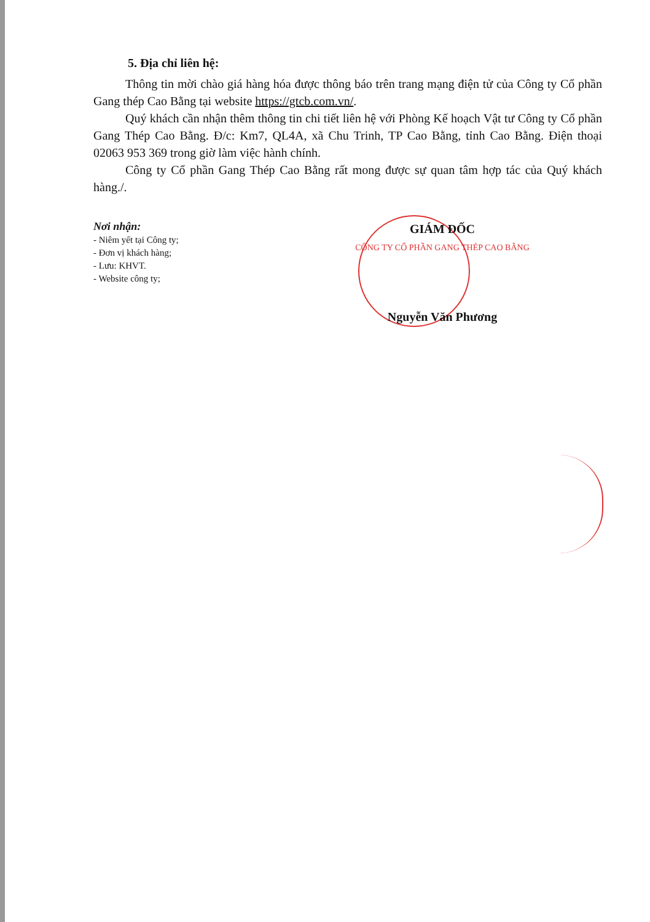5. Địa chỉ liên hệ:
Thông tin mời chào giá hàng hóa được thông báo trên trang mạng điện tử của Công ty Cổ phần Gang thép Cao Bằng tại website https://gtcb.com.vn/.
Quý khách cần nhận thêm thông tin chi tiết liên hệ với Phòng Kế hoạch Vật tư Công ty Cổ phần Gang Thép Cao Bằng. Đ/c: Km7, QL4A, xã Chu Trinh, TP Cao Bằng, tỉnh Cao Bằng. Điện thoại 02063 953 369 trong giờ làm việc hành chính.
Công ty Cổ phần Gang Thép Cao Bằng rất mong được sự quan tâm hợp tác của Quý khách hàng./.
Nơi nhận:
- Niêm yết tại Công ty;
- Đơn vị khách hàng;
- Lưu: KHVT.
- Website công ty;
GIÁM ĐỐC
CÔNG TY CỔ PHẦN GANG THÉP CAO BẰNG
Nguyễn Văn Phương